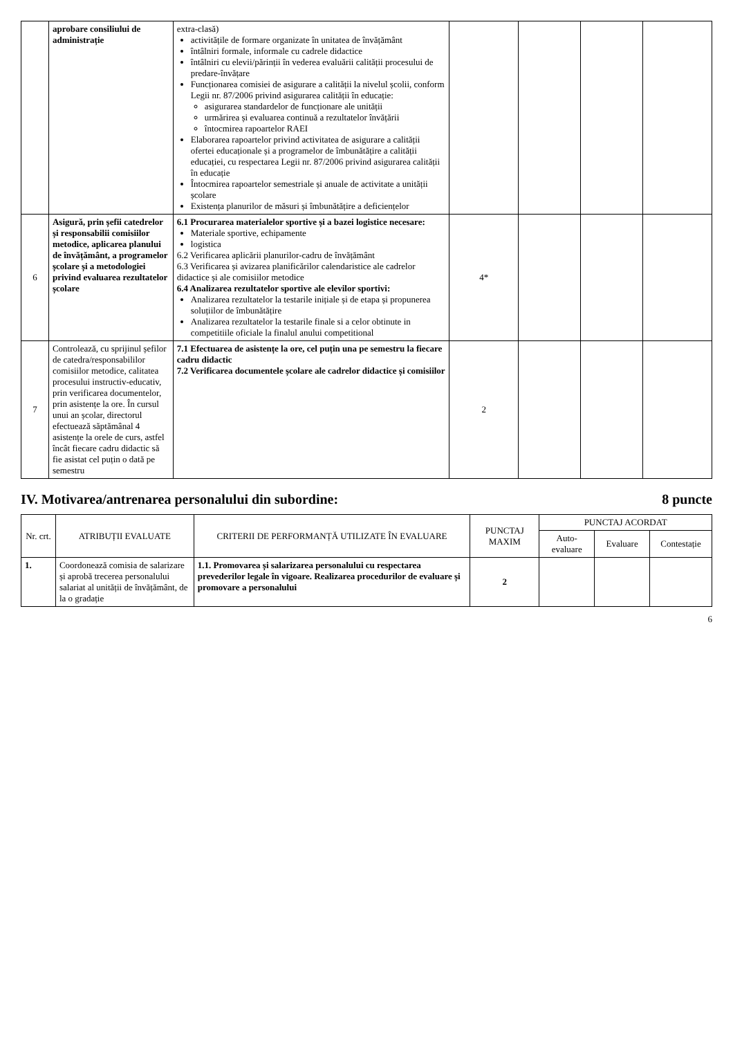| | aprobare consiliului de administrație | extra-clasă) activitățile de formare organizate în unitatea de învățământ întâlniri formale, informale cu cadrele didactice întâlniri cu elevii/părinții în vederea evaluării calității procesului de predare-învățare Funcționarea comisiei de asigurare a calității la nivelul școlii, conform Legii nr. 87/2006 privind asigurarea calității în educație: asigurarea standardelor de funcționare ale unității urmărirea și evaluarea continuă a rezultatelor învățării întocmirea rapoartelor RAEI Elaborarea rapoartelor privind activitatea de asigurare a calității ofertei educaționale și a programelor de îmbunătățire a calității educației, cu respectarea Legii nr. 87/2006 privind asigurarea calității în educație Întocmirea rapoartelor semestriale și anuale de activitate a unității școlare Existența planurilor de măsuri și îmbunătățire a deficiențelor | | | | |
| 6 | Asigură, prin șefii catedrelor și responsabilii comisiilor metodice, aplicarea planului de învățământ, a programelor școlare și a metodologiei privind evaluarea rezultatelor școlare | 6.1 Procurarea materialelor sportive și a bazei logistice necesare: Materiale sportive, echipamente logistica 6.2 Verificarea aplicării planurilor-cadru de învățământ 6.3 Verificarea și avizarea planificărilor calendaristice ale cadrelor didactice și ale comisiilor metodice 6.4 Analizarea rezultatelor sportive ale elevilor sportivi: Analizarea rezultatelor la testarile inițiale și de etapa și propunerea soluțiilor de îmbunătățire Analizarea rezultatelor la testarile finale si a celor obtinute in competitiile oficiale la finalul anului competitional | 4* | | | |
| 7 | Controlează, cu sprijinul șefilor de catedra/responsabililor comisiilor metodice, calitatea procesului instructiv-educativ, prin verificarea documentelor, prin asistențe la ore. În cursul unui an școlar, directorul efectuează săptămânal 4 asistențe la orele de curs, astfel încât fiecare cadru didactic să fie asistat cel puțin o dată pe semestru | 7.1 Efectuarea de asistențe la ore, cel puțin una pe semestru la fiecare cadru didactic 7.2 Verificarea documentele școlare ale cadrelor didactice și comisiilor | 2 | | | |
IV. Motivarea/antrenarea personalului din subordine: 8 puncte
| Nr. crt. | ATRIBUȚII EVALUATE | CRITERII DE PERFORMANȚĂ UTILIZATE ÎN EVALUARE | PUNCTAJ MAXIM | PUNCTAJ ACORDAT | | |
| --- | --- | --- | --- | --- | --- | --- |
| | | | | Auto-evaluare | Evaluare | Contestație |
| 1. | Coordonează comisia de salarizare și aprobă trecerea personalului salariat al unității de învățământ, de la o gradație | 1.1. Promovarea și salarizarea personalului cu respectarea prevederilor legale în vigoare. Realizarea procedurilor de evaluare și promovare a personalului | 2 | | | |
6